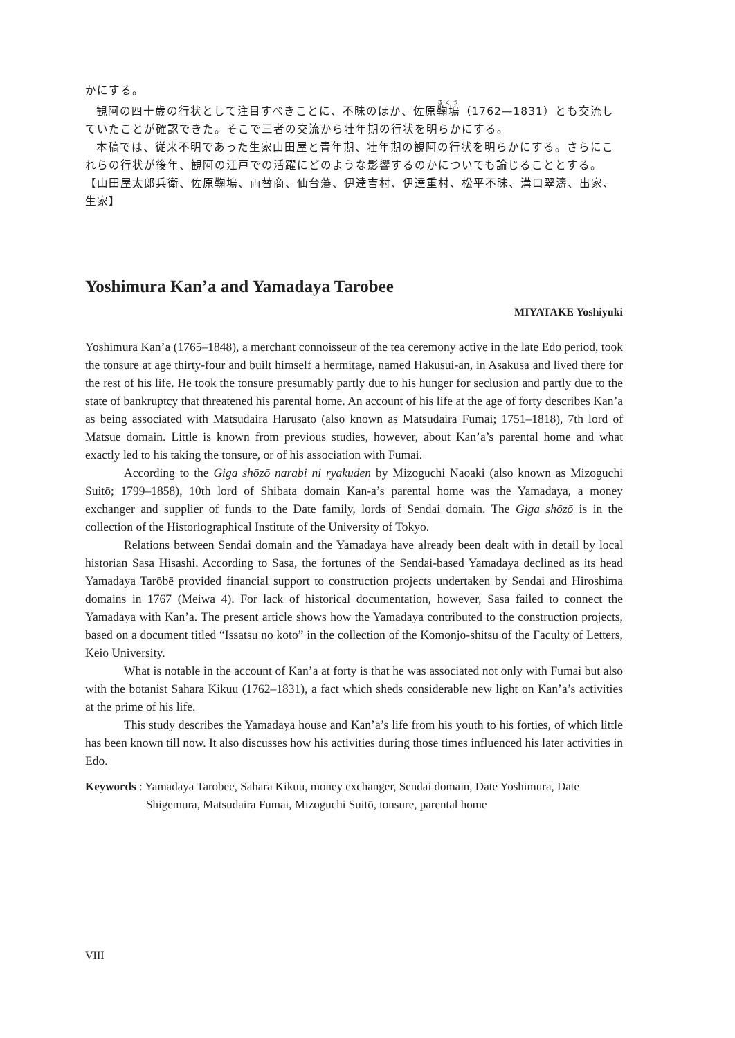かにする。
観阿の四十歳の行状として注目すべきことに、不昧のほか、佐原鞠塢（1762—1831）とも交流していたことが確認できた。そこで三者の交流から壮年期の行状を明らかにする。
本稿では、従来不明であった生家山田屋と青年期、壮年期の観阿の行状を明らかにする。さらにこれらの行状が後年、観阿の江戸での活躍にどのような影響するのかについても論じることとする。
【山田屋太郎兵衛、佐原鞠塢、両替商、仙台藩、伊達吉村、伊達重村、松平不昧、溝口翠濤、出家、生家】
Yoshimura Kan’a and Yamadaya Tarobee
MIYATAKE Yoshiyuki
Yoshimura Kan’a (1765–1848), a merchant connoisseur of the tea ceremony active in the late Edo period, took the tonsure at age thirty-four and built himself a hermitage, named Hakusui-an, in Asakusa and lived there for the rest of his life. He took the tonsure presumably partly due to his hunger for seclusion and partly due to the state of bankruptcy that threatened his parental home. An account of his life at the age of forty describes Kan’a as being associated with Matsudaira Harusato (also known as Matsudaira Fumai; 1751–1818), 7th lord of Matsue domain. Little is known from previous studies, however, about Kan’a’s parental home and what exactly led to his taking the tonsure, or of his association with Fumai.
According to the Giga shōzō narabi ni ryakuden by Mizoguchi Naoaki (also known as Mizoguchi Suitō; 1799–1858), 10th lord of Shibata domain Kan-a’s parental home was the Yamadaya, a money exchanger and supplier of funds to the Date family, lords of Sendai domain. The Giga shōzō is in the collection of the Historiographical Institute of the University of Tokyo.
Relations between Sendai domain and the Yamadaya have already been dealt with in detail by local historian Sasa Hisashi. According to Sasa, the fortunes of the Sendai-based Yamadaya declined as its head Yamadaya Tarōbē provided financial support to construction projects undertaken by Sendai and Hiroshima domains in 1767 (Meiwa 4). For lack of historical documentation, however, Sasa failed to connect the Yamadaya with Kan’a. The present article shows how the Yamadaya contributed to the construction projects, based on a document titled “Issatsu no koto” in the collection of the Komonjo-shitsu of the Faculty of Letters, Keio University.
What is notable in the account of Kan’a at forty is that he was associated not only with Fumai but also with the botanist Sahara Kikuu (1762–1831), a fact which sheds considerable new light on Kan’a’s activities at the prime of his life.
This study describes the Yamadaya house and Kan’a’s life from his youth to his forties, of which little has been known till now. It also discusses how his activities during those times influenced his later activities in Edo.
Keywords : Yamadaya Tarobee, Sahara Kikuu, money exchanger, Sendai domain, Date Yoshimura, Date Shigemura, Matsudaira Fumai, Mizoguchi Suitō, tonsure, parental home
VIII